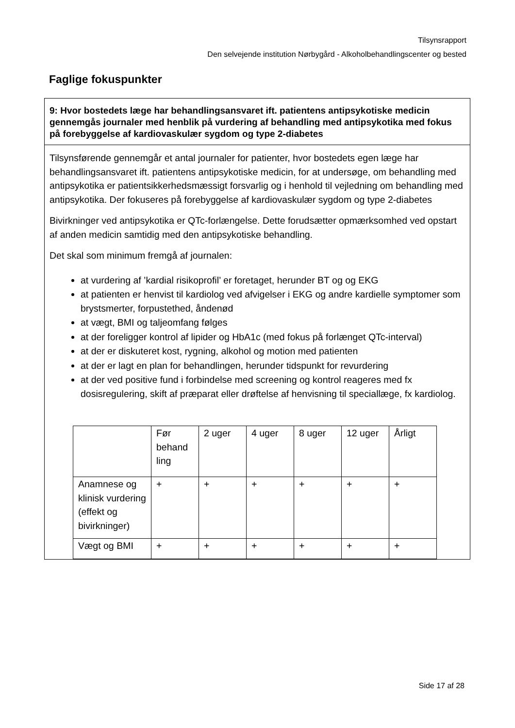Tilsynsrapport
Den selvejende institution Nørbygård - Alkoholbehandlingscenter og bested
Faglige fokuspunkter
9: Hvor bostedets læge har behandlingsansvaret ift. patientens antipsykotiske medicin gennemgås journaler med henblik på vurdering af behandling med antipsykotika med fokus på forebyggelse af kardiovaskulær sygdom og type 2-diabetes
Tilsynsførende gennemgår et antal journaler for patienter, hvor bostedets egen læge har behandlingsansvaret ift. patientens antipsykotiske medicin, for at undersøge, om behandling med antipsykotika er patientsikkerhedsmæssigt forsvarlig og i henhold til vejledning om behandling med antipsykotika. Der fokuseres på forebyggelse af kardiovaskulær sygdom og type 2-diabetes
Bivirkninger ved antipsykotika er QTc-forlængelse. Dette forudsætter opmærksomhed ved opstart af anden medicin samtidig med den antipsykotiske behandling.
Det skal som minimum fremgå af journalen:
at vurdering af ’kardial risikoprofil’ er foretaget, herunder BT og og EKG
at patienten er henvist til kardiolog ved afvigelser i EKG og andre kardielle symptomer som brystsmerter, forpustethed, åndenød
at vægt, BMI og taljeomfang følges
at der foreligger kontrol af lipider og HbA1c (med fokus på forlænget QTc-interval)
at der er diskuteret kost, rygning, alkohol og motion med patienten
at der er lagt en plan for behandlingen, herunder tidspunkt for revurdering
at der ved positive fund i forbindelse med screening og kontrol reageres med fx dosisregulering, skift af præparat eller drøftelse af henvisning til speciallæge, fx kardiolog.
| | Før behand ling | 2 uger | 4 uger | 8 uger | 12 uger | Årligt |
| Anamnese og klinisk vurdering (effekt og bivirkninger) | + | + | + | + | + | + |
| Vægt og BMI | + | + | + | + | + | + |
Side 17 af 28